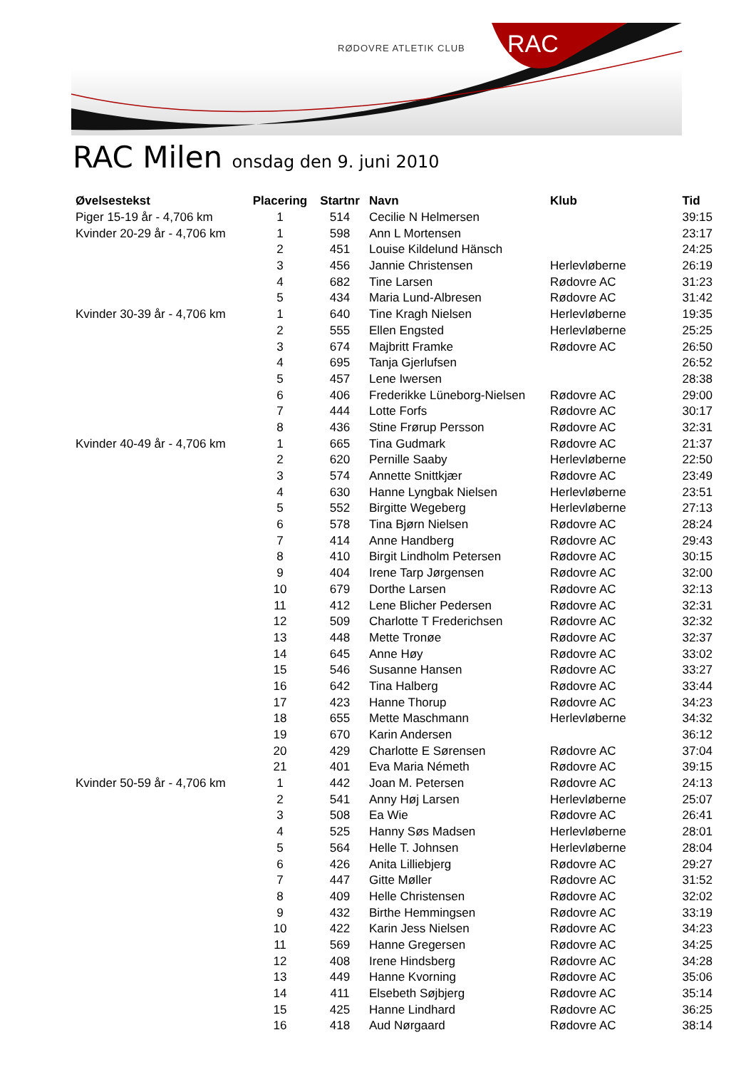RØDOVRE ATLETIK CLUB RAC
RAC Milen onsdag den 9. juni 2010
| Øvelsestekst | Placering | Startnr | Navn | Klub | Tid |
| --- | --- | --- | --- | --- | --- |
| Piger 15-19 år - 4,706 km | 1 | 514 | Cecilie N Helmersen | | 39:15 |
| Kvinder 20-29 år - 4,706 km | 1 | 598 | Ann L Mortensen | | 23:17 |
| | 2 | 451 | Louise Kildelund Hänsch | | 24:25 |
| | 3 | 456 | Jannie Christensen | Herlevløberne | 26:19 |
| | 4 | 682 | Tine Larsen | Rødovre AC | 31:23 |
| | 5 | 434 | Maria Lund-Albresen | Rødovre AC | 31:42 |
| Kvinder 30-39 år - 4,706 km | 1 | 640 | Tine Kragh Nielsen | Herlevløberne | 19:35 |
| | 2 | 555 | Ellen Engsted | Herlevløberne | 25:25 |
| | 3 | 674 | Majbritt Framke | Rødovre AC | 26:50 |
| | 4 | 695 | Tanja Gjerlufsen | | 26:52 |
| | 5 | 457 | Lene Iwersen | | 28:38 |
| | 6 | 406 | Frederikke Lüneborg-Nielsen | Rødovre AC | 29:00 |
| | 7 | 444 | Lotte Forfs | Rødovre AC | 30:17 |
| | 8 | 436 | Stine Frørup Persson | Rødovre AC | 32:31 |
| Kvinder 40-49 år - 4,706 km | 1 | 665 | Tina Gudmark | Rødovre AC | 21:37 |
| | 2 | 620 | Pernille Saaby | Herlevløberne | 22:50 |
| | 3 | 574 | Annette Snittkjær | Rødovre AC | 23:49 |
| | 4 | 630 | Hanne Lyngbak Nielsen | Herlevløberne | 23:51 |
| | 5 | 552 | Birgitte Wegeberg | Herlevløberne | 27:13 |
| | 6 | 578 | Tina Bjørn Nielsen | Rødovre AC | 28:24 |
| | 7 | 414 | Anne Handberg | Rødovre AC | 29:43 |
| | 8 | 410 | Birgit Lindholm Petersen | Rødovre AC | 30:15 |
| | 9 | 404 | Irene Tarp Jørgensen | Rødovre AC | 32:00 |
| | 10 | 679 | Dorthe Larsen | Rødovre AC | 32:13 |
| | 11 | 412 | Lene Blicher Pedersen | Rødovre AC | 32:31 |
| | 12 | 509 | Charlotte T Frederichsen | Rødovre AC | 32:32 |
| | 13 | 448 | Mette Tronøe | Rødovre AC | 32:37 |
| | 14 | 645 | Anne Høy | Rødovre AC | 33:02 |
| | 15 | 546 | Susanne Hansen | Rødovre AC | 33:27 |
| | 16 | 642 | Tina Halberg | Rødovre AC | 33:44 |
| | 17 | 423 | Hanne Thorup | Rødovre AC | 34:23 |
| | 18 | 655 | Mette Maschmann | Herlevløberne | 34:32 |
| | 19 | 670 | Karin Andersen | | 36:12 |
| | 20 | 429 | Charlotte E Sørensen | Rødovre AC | 37:04 |
| | 21 | 401 | Eva Maria Németh | Rødovre AC | 39:15 |
| Kvinder 50-59 år - 4,706 km | 1 | 442 | Joan M. Petersen | Rødovre AC | 24:13 |
| | 2 | 541 | Anny Høj Larsen | Herlevløberne | 25:07 |
| | 3 | 508 | Ea Wie | Rødovre AC | 26:41 |
| | 4 | 525 | Hanny Søs Madsen | Herlevløberne | 28:01 |
| | 5 | 564 | Helle T. Johnsen | Herlevløberne | 28:04 |
| | 6 | 426 | Anita Lilliebjerg | Rødovre AC | 29:27 |
| | 7 | 447 | Gitte Møller | Rødovre AC | 31:52 |
| | 8 | 409 | Helle Christensen | Rødovre AC | 32:02 |
| | 9 | 432 | Birthe Hemmingsen | Rødovre AC | 33:19 |
| | 10 | 422 | Karin Jess Nielsen | Rødovre AC | 34:23 |
| | 11 | 569 | Hanne Gregersen | Rødovre AC | 34:25 |
| | 12 | 408 | Irene Hindsberg | Rødovre AC | 34:28 |
| | 13 | 449 | Hanne Kvorning | Rødovre AC | 35:06 |
| | 14 | 411 | Elsebeth Søjbjerg | Rødovre AC | 35:14 |
| | 15 | 425 | Hanne Lindhard | Rødovre AC | 36:25 |
| | 16 | 418 | Aud Nørgaard | Rødovre AC | 38:14 |